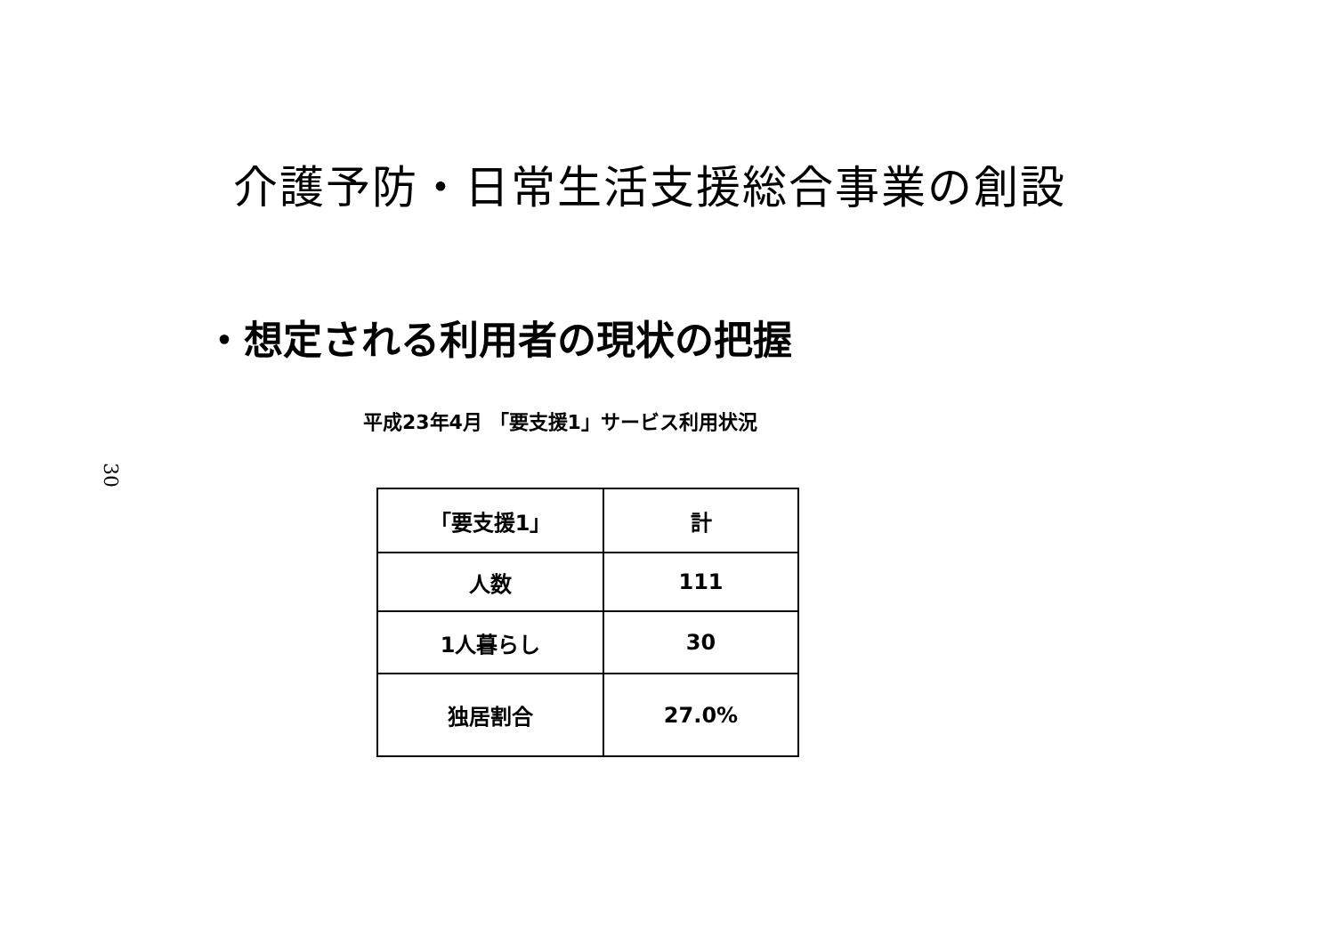30
介護予防・日常生活支援総合事業の創設
・想定される利用者の現状の把握
平成23年4月 「要支援1」サービス利用状況
| 「要支援1」 | 計 |
| 人数 | 111 |
| 1人暮らし | 30 |
| 独居割合 | 27.0% |